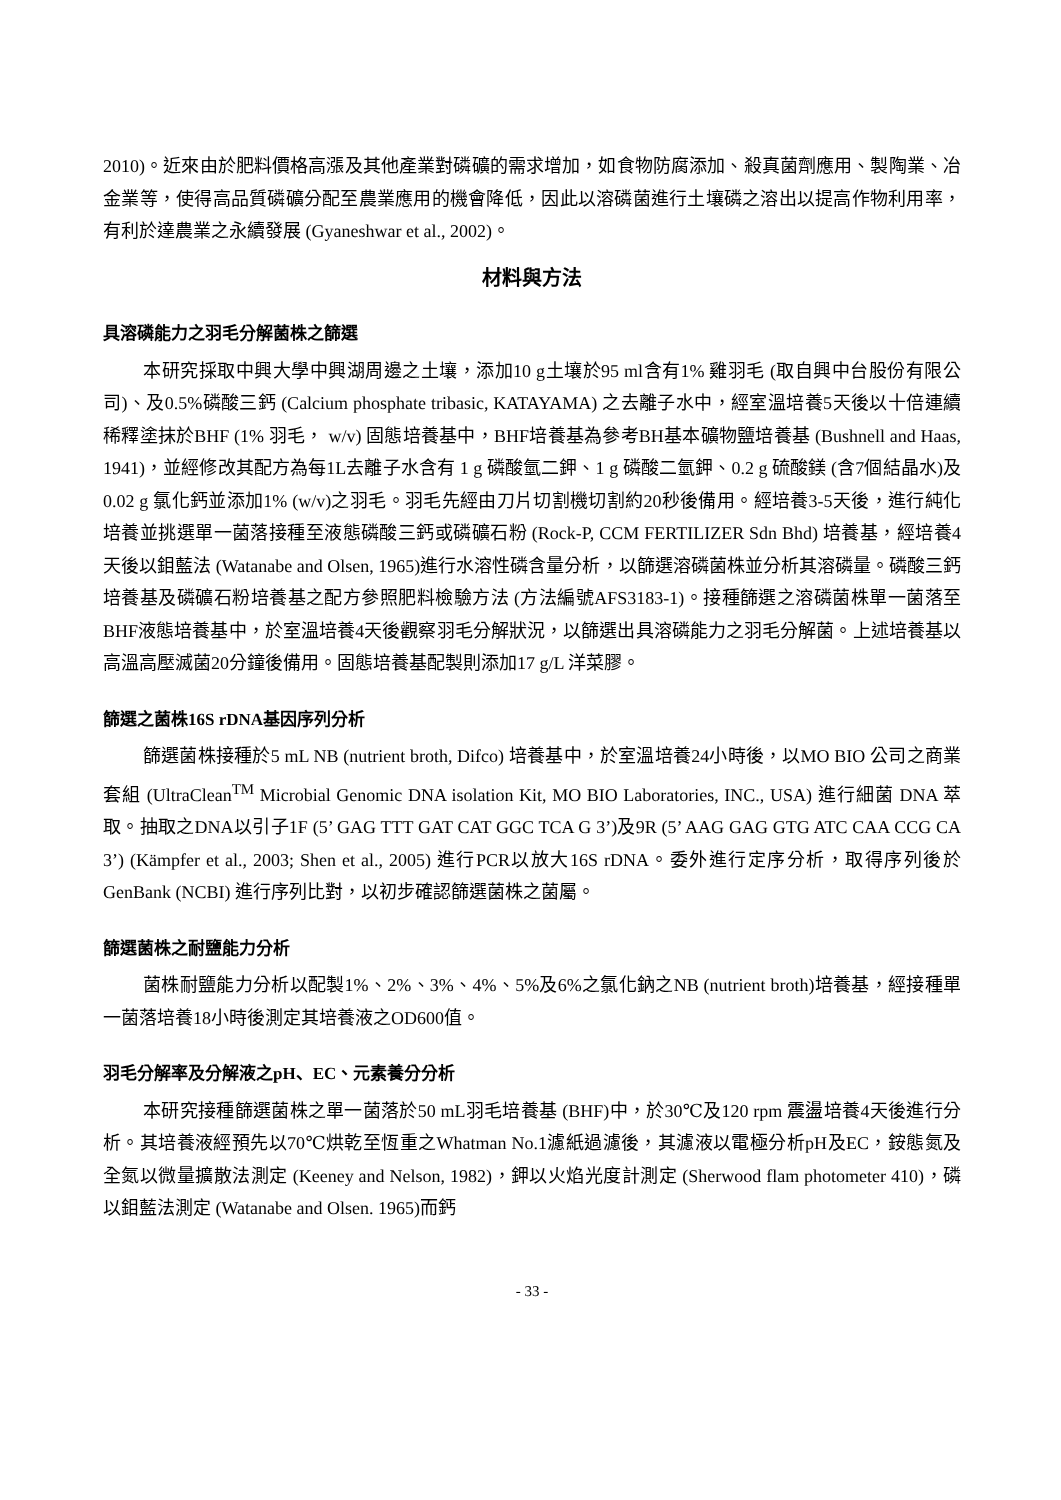2010)。近來由於肥料價格高漲及其他產業對磷礦的需求增加，如食物防腐添加、殺真菌劑應用、製陶業、冶金業等，使得高品質磷礦分配至農業應用的機會降低，因此以溶磷菌進行土壤磷之溶出以提高作物利用率，有利於達農業之永續發展 (Gyaneshwar et al., 2002)。
材料與方法
具溶磷能力之羽毛分解菌株之篩選
本研究採取中興大學中興湖周邊之土壤，添加10 g土壤於95 ml含有1% 雞羽毛 (取自興中台股份有限公司)、及0.5%磷酸三鈣 (Calcium phosphate tribasic, KATAYAMA) 之去離子水中，經室溫培養5天後以十倍連續稀釋塗抹於BHF (1% 羽毛， w/v) 固態培養基中，BHF培養基為參考BH基本礦物鹽培養基 (Bushnell and Haas, 1941)，並經修改其配方為每1L去離子水含有 1 g 磷酸氫二鉀、1 g 磷酸二氫鉀、0.2 g 硫酸鎂 (含7個結晶水)及0.02 g 氯化鈣並添加1% (w/v)之羽毛。羽毛先經由刀片切割機切割約20秒後備用。經培養3-5天後，進行純化培養並挑選單一菌落接種至液態磷酸三鈣或磷礦石粉 (Rock-P, CCM FERTILIZER Sdn Bhd) 培養基，經培養4天後以鉬藍法 (Watanabe and Olsen, 1965)進行水溶性磷含量分析，以篩選溶磷菌株並分析其溶磷量。磷酸三鈣培養基及磷礦石粉培養基之配方參照肥料檢驗方法 (方法編號AFS3183-1)。接種篩選之溶磷菌株單一菌落至BHF液態培養基中，於室溫培養4天後觀察羽毛分解狀況，以篩選出具溶磷能力之羽毛分解菌。上述培養基以高溫高壓滅菌20分鐘後備用。固態培養基配製則添加17 g/L 洋菜膠。
篩選之菌株16S rDNA基因序列分析
篩選菌株接種於5 mL NB (nutrient broth, Difco) 培養基中，於室溫培養24小時後，以MO BIO 公司之商業套組 (UltraClean<sup>TM</sup> Microbial Genomic DNA isolation Kit, MO BIO Laboratories, INC., USA) 進行細菌 DNA 萃取。抽取之DNA以引子1F (5’ GAG TTT GAT CAT GGC TCA G 3’)及9R (5’ AAG GAG GTG ATC CAA CCG CA 3’) (Kämpfer et al., 2003; Shen et al., 2005) 進行PCR以放大16S rDNA。委外進行定序分析，取得序列後於 GenBank (NCBI) 進行序列比對，以初步確認篩選菌株之菌屬。
篩選菌株之耐鹽能力分析
菌株耐鹽能力分析以配製1%、2%、3%、4%、5%及6%之氯化鈉之NB (nutrient broth)培養基，經接種單一菌落培養18小時後測定其培養液之OD600值。
羽毛分解率及分解液之pH、EC、元素養分分析
本研究接種篩選菌株之單一菌落於50 mL羽毛培養基 (BHF)中，於30℃及120 rpm 震盪培養4天後進行分析。其培養液經預先以70℃烘乾至恆重之Whatman No.1濾紙過濾後，其濾液以電極分析pH及EC，銨態氮及全氮以微量擴散法測定 (Keeney and Nelson, 1982)，鉀以火焰光度計測定 (Sherwood flam photometer 410)，磷以鉬藍法測定 (Watanabe and Olsen. 1965)而鈣
- 33 -